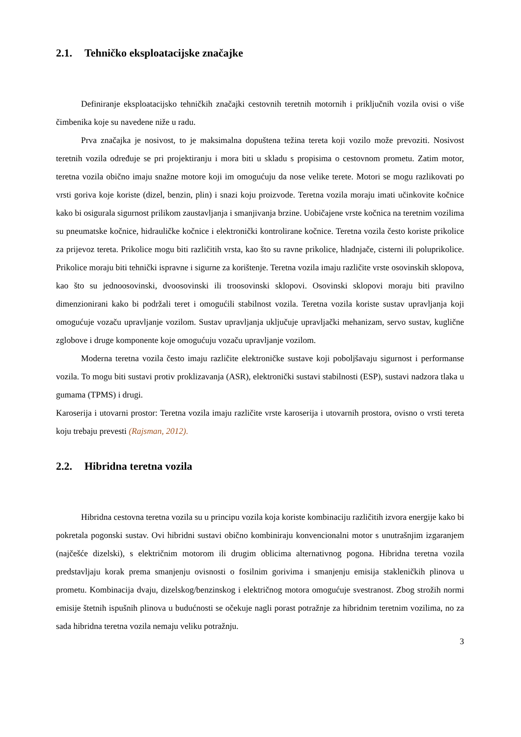2.1. Tehničko eksploatacijske značajke
Definiranje eksploatacijsko tehničkih značajki cestovnih teretnih motornih i priključnih vozila ovisi o više čimbenika koje su navedene niže u radu.
Prva značajka je nosivost, to je maksimalna dopuštena težina tereta koji vozilo može prevoziti. Nosivost teretnih vozila određuje se pri projektiranju i mora biti u skladu s propisima o cestovnom prometu. Zatim motor, teretna vozila obično imaju snažne motore koji im omogućuju da nose velike terete. Motori se mogu razlikovati po vrsti goriva koje koriste (dizel, benzin, plin) i snazi koju proizvode. Teretna vozila moraju imati učinkovite kočnice kako bi osigurala sigurnost prilikom zaustavljanja i smanjivanja brzine. Uobičajene vrste kočnica na teretnim vozilima su pneumatske kočnice, hidrauličke kočnice i elektronički kontrolirane kočnice. Teretna vozila često koriste prikolice za prijevoz tereta. Prikolice mogu biti različitih vrsta, kao što su ravne prikolice, hladnjače, cisterni ili poluprikolice. Prikolice moraju biti tehnički ispravne i sigurne za korištenje. Teretna vozila imaju različite vrste osovinskih sklopova, kao što su jednoosovinski, dvoosovinski ili troosovinski sklopovi. Osovinski sklopovi moraju biti pravilno dimenzionirani kako bi podržali teret i omogućili stabilnost vozila. Teretna vozila koriste sustav upravljanja koji omogućuje vozaču upravljanje vozilom. Sustav upravljanja uključuje upravljački mehanizam, servo sustav, kuglične zglobove i druge komponente koje omogućuju vozaču upravljanje vozilom.
Moderna teretna vozila često imaju različite elektroničke sustave koji poboljšavaju sigurnost i performanse vozila. To mogu biti sustavi protiv proklizavanja (ASR), elektronički sustavi stabilnosti (ESP), sustavi nadzora tlaka u gumama (TPMS) i drugi.
Karoserija i utovarni prostor: Teretna vozila imaju različite vrste karoserija i utovarnih prostora, ovisno o vrsti tereta koju trebaju prevesti (Rajsman, 2012).
2.2. Hibridna teretna vozila
Hibridna cestovna teretna vozila su u principu vozila koja koriste kombinaciju različitih izvora energije kako bi pokretala pogonski sustav. Ovi hibridni sustavi obično kombiniraju konvencionalni motor s unutrašnjim izgaranjem (najčešće dizelski), s električnim motorom ili drugim oblicima alternativnog pogona. Hibridna teretna vozila predstavljaju korak prema smanjenju ovisnosti o fosilnim gorivima i smanjenju emisija stakleničkih plinova u prometu. Kombinacija dvaju, dizelskog/benzinskog i električnog motora omogućuje svestranost. Zbog strožih normi emisije štetnih ispušnih plinova u budućnosti se očekuje nagli porast potražnje za hibridnim teretnim vozilima, no za sada hibridna teretna vozila nemaju veliku potražnju.
3